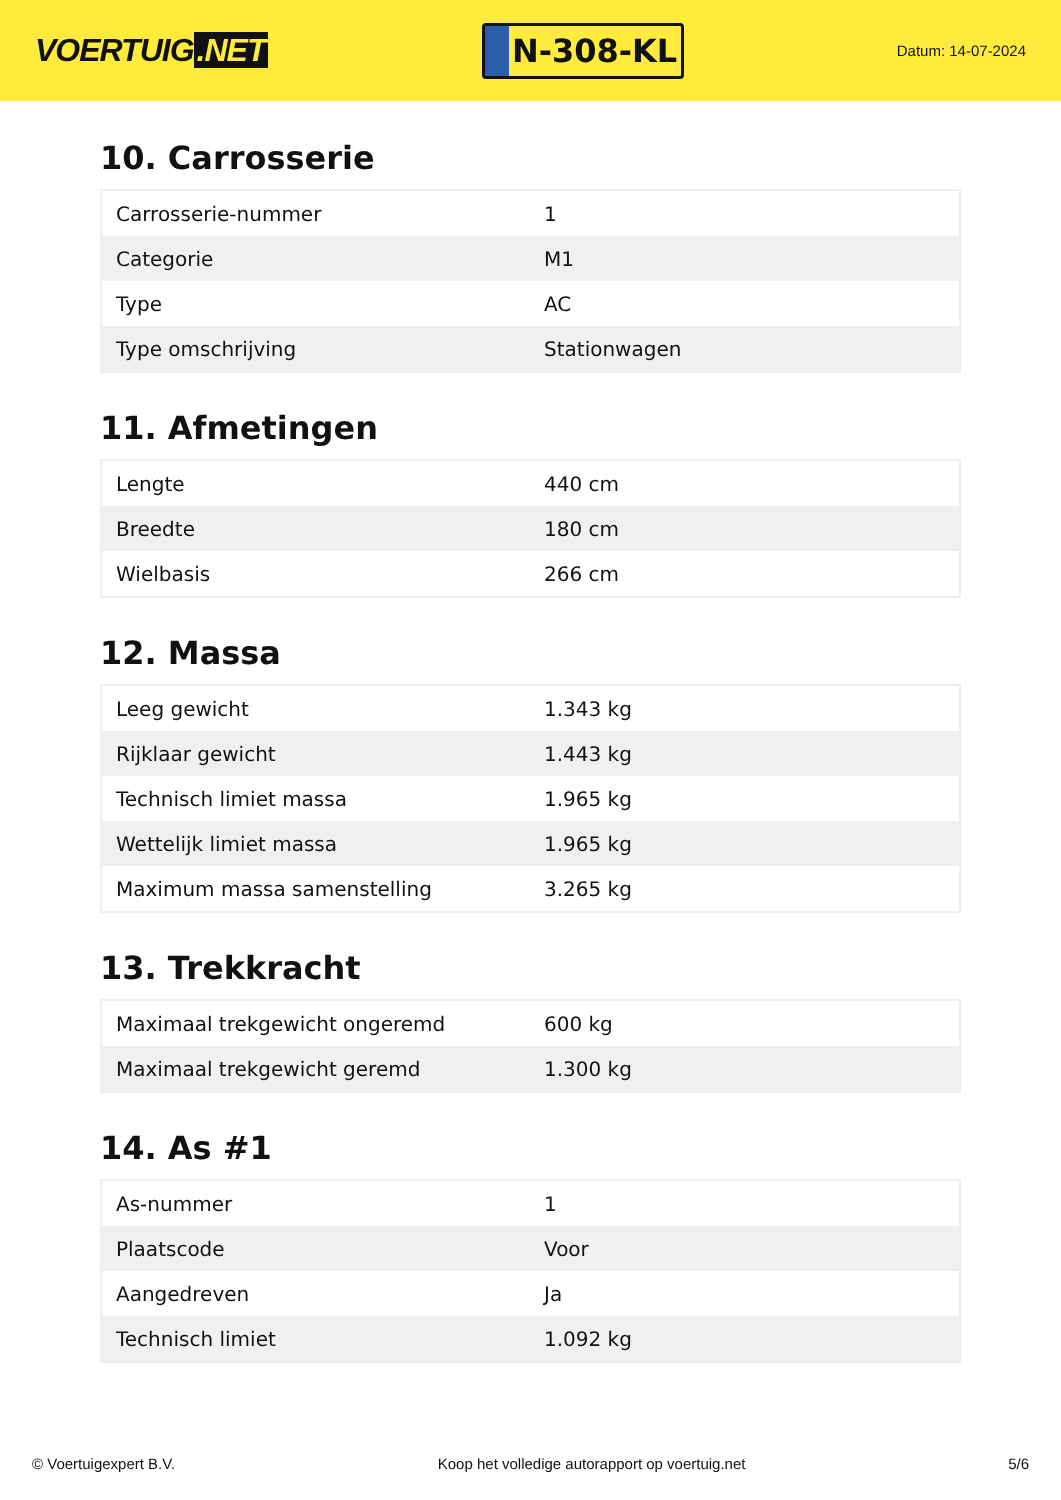VOERTUIG.NET
N-308-KL
Datum: 14-07-2024
10. Carrosserie
| Carrosserie-nummer | 1 |
| Categorie | M1 |
| Type | AC |
| Type omschrijving | Stationwagen |
11. Afmetingen
| Lengte | 440 cm |
| Breedte | 180 cm |
| Wielbasis | 266 cm |
12. Massa
| Leeg gewicht | 1.343 kg |
| Rijklaar gewicht | 1.443 kg |
| Technisch limiet massa | 1.965 kg |
| Wettelijk limiet massa | 1.965 kg |
| Maximum massa samenstelling | 3.265 kg |
13. Trekkracht
| Maximaal trekgewicht ongeremd | 600 kg |
| Maximaal trekgewicht geremd | 1.300 kg |
14. As #1
| As-nummer | 1 |
| Plaatscode | Voor |
| Aangedreven | Ja |
| Technisch limiet | 1.092 kg |
© Voertuigexpert B.V. Koop het volledige autorapport op voertuig.net 5/6